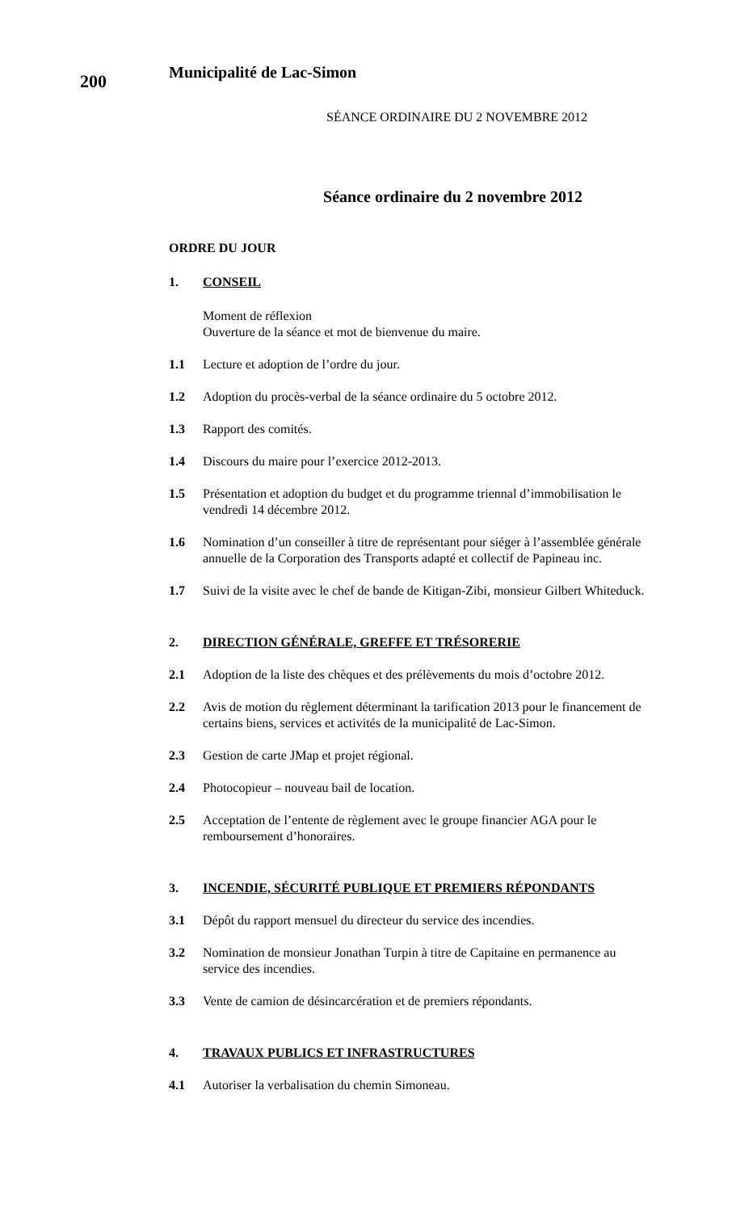200
Municipalité de Lac-Simon
SÉANCE ORDINAIRE DU 2 NOVEMBRE 2012
Séance ordinaire du 2 novembre 2012
ORDRE DU JOUR
1. CONSEIL
Moment de réflexion
Ouverture de la séance et mot de bienvenue du maire.
1.1 Lecture et adoption de l’ordre du jour.
1.2 Adoption du procès-verbal de la séance ordinaire du 5 octobre 2012.
1.3 Rapport des comités.
1.4 Discours du maire pour l’exercice 2012-2013.
1.5 Présentation et adoption du budget et du programme triennal d’immobilisation le vendredi 14 décembre 2012.
1.6 Nomination d’un conseiller à titre de représentant pour siéger à l’assemblée générale annuelle de la Corporation des Transports adapté et collectif de Papineau inc.
1.7 Suivi de la visite avec le chef de bande de Kitigan-Zibi, monsieur Gilbert Whiteduck.
2. DIRECTION GÉNÉRALE, GREFFE ET TRÉSORERIE
2.1 Adoption de la liste des chèques et des prélèvements du mois d’octobre 2012.
2.2 Avis de motion du règlement déterminant la tarification 2013 pour le financement de certains biens, services et activités de la municipalité de Lac-Simon.
2.3 Gestion de carte JMap et projet régional.
2.4 Photocopieur – nouveau bail de location.
2.5 Acceptation de l’entente de règlement avec le groupe financier AGA pour le remboursement d’honoraires.
3. INCENDIE, SÉCURITÉ PUBLIQUE ET PREMIERS RÉPONDANTS
3.1 Dépôt du rapport mensuel du directeur du service des incendies.
3.2 Nomination de monsieur Jonathan Turpin à titre de Capitaine en permanence au service des incendies.
3.3 Vente de camion de désincarcération et de premiers répondants.
4. TRAVAUX PUBLICS ET INFRASTRUCTURES
4.1 Autoriser la verbalisation du chemin Simoneau.